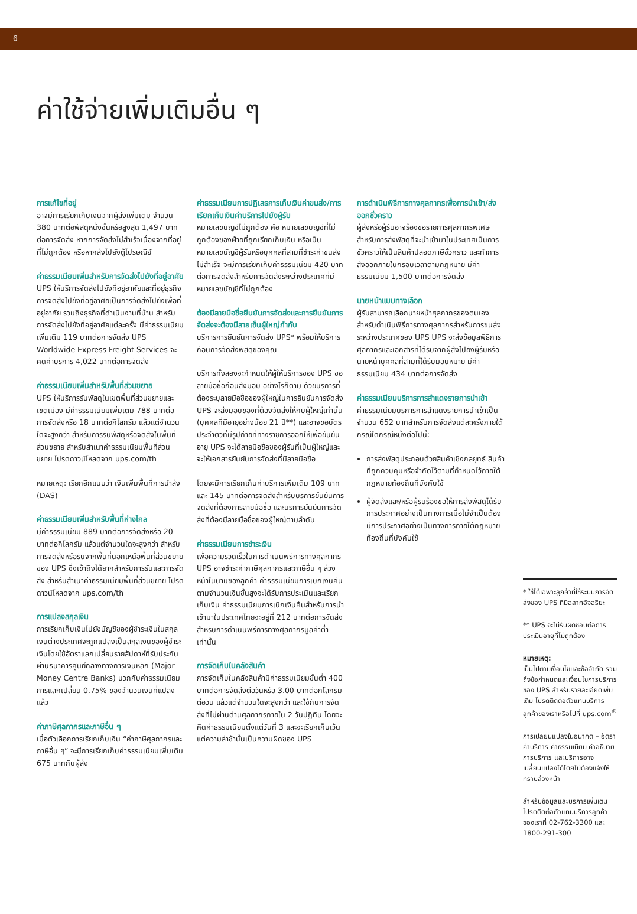6
ค่าใช้จ่ายเพิ่มเติมอื่น ๆ
การแก้ไขที่อยู่
อาจมีการเรียกเก็บเงินจากผู้ส่งเพิ่มเติม จำนวน 380 บาทต่อพัสดุหนึ่งชิ้นหรือสูงสุด 1,497 บาทต่อการจัดส่ง หากการจัดส่งไม่สำเร็จเนื่องจากที่อยู่ที่ไม่ถูกต้อง หรือหากส่งไปยังตู้ไปรษณีย์
ค่าธรรมเนียมเพิ่มสำหรับการจัดส่งไปยังที่อยู่อาศัย
UPS ให้บริการจัดส่งไปยังที่อยู่อาศัยและที่อยู่ธุรกิจ การจัดส่งไปยังที่อยู่อาศัยเป็นการจัดส่งไปยังเพื่อที่อยู่อาศัย รวมถึงธุรกิจที่ดำเนินงานที่บ้าน สำหรับการจัดส่งไปยังที่อยู่อาศัยแต่ละครั้ง มีค่าธรรมเนียมเพิ่มเติม 119 บาทต่อการจัดส่ง UPS Worldwide Express Freight Services จะคิดค่าบริการ 4,022 บาทต่อการจัดส่ง
ค่าธรรมเนียมเพิ่มสำหรับพื้นที่ส่วนขยาย
UPS ให้บริการรับพัสดุในเขตพื้นที่ส่วนขยายและเขตเมือง มีค่าธรรมเนียมเพิ่มเติม 788 บาทต่อการจัดส่งหรือ 18 บาทต่อกิโลกรัม แล้วแต่จำนวนใดจะสูงกว่า สำหรับการรับพัสดุหรือจัดส่งในพื้นที่ส่วนขยาย สำหรับสำเนาค่าธรรมเนียมพื้นที่ส่วนขยาย โปรดดาวน์โหลดจาก ups.com/th
หมายเหตุ: เรียกอีกแบบว่า เงินเพิ่มพื้นที่การนำส่ง (DAS)
ค่าธรรมเนียมเพิ่มสำหรับพื้นที่ห่างไกล
มีค่าธรรมเนียม 889 บาทต่อการจัดส่งหรือ 20 บาทต่อกิโลกรัม แล้วแต่จำนวนใดจะสูงกว่า สำหรับการจัดส่งหรือรับจากพื้นที่นอกเหนือพื้นที่ส่วนขยายของ UPS ซึ่งเข้าถึงได้ยากสำหรับการรับและการจัดส่ง สำหรับสำเนาค่าธรรมเนียมพื้นที่ส่วนขยาย โปรดดาวน์โหลดจาก ups.com/th
การแปลงสกุลเงิน
การเรียกเก็บเงินไปยังบัญชีของผู้ชำระเงินในสกุลเงินต่างประเทศจะถูกแปลงเป็นสกุลเงินของผู้ชำระเงินโดยใช้อัตราแลกเปลี่ยนรายสัปดาห์ที่รับประกันผ่านธนาคารศูนย์กลางทางการเงินหลัก (Major Money Centre Banks) บวกกับค่าธรรมเนียมการแลกเปลี่ยน 0.75% ของจำนวนเงินที่แปลงแล้ว
ค่าภาษีศุลกากรและภาษีอื่น ๆ
เมื่อตัวเลือกการเรียกเก็บเงิน “ค่าภาษีศุลกากรและภาษีอื่น ๆ” จะมีการเรียกเก็บค่าธรรมเนียมเพิ่มเติม 675 บาทกับผู้ส่ง
ค่าธรรมเนียมการปฏิเสธการเก็บเงินค่าขนส่ง/การเรียกเก็บเงินค่าบริการไปยังผู้รับ
หมายเลขบัญชีไม่ถูกต้อง คือ หมายเลขบัญชีที่ไม่ถูกต้องของฝ่ายที่ถูกเรียกเก็บเงิน หรือเป็นหมายเลขบัญชีผู้รับหรือบุคคลที่สามที่ชำระค่าขนส่งไม่สำเร็จ จะมีการเรียกเก็บค่าธรรมเนียม 420 บาทต่อการจัดส่งสำหรับการจัดส่งระหว่างประเทศที่มีหมายเลขบัญชีที่ไม่ถูกต้อง
ต้องมีลายมือชื่อยืนยันการจัดส่งและการยืนยันการจัดส่งจะต้องมีลายเซ็นผู้ใหญ่กำกับ
บริการการยืนยันการจัดส่ง UPS* พร้อมให้บริการก่อนการจัดส่งพัสดุของคุณ
บริการทั้งสองจะกำหนดให้ผู้ให้บริการของ UPS ขอลายมือชื่อก่อนส่งมอบ อย่างไรก็ตาม ด้วยบริการที่ต้องระบุลายมือชื่อของผู้ใหญ่ในการยืนยันการจัดส่ง UPS จะส่งมอบของที่ต้องจัดส่งให้กับผู้ใหญ่เท่านั้น (บุคคลที่มีอายุอย่างน้อย 21 ปี**) และอาจขอบัตรประจำตัวที่มีรูปถ่ายที่ทางราชการออกให้เพื่อยืนยันอายุ UPS จะได้ลายมือชื่อของผู้รับที่เป็นผู้ใหญ่และจะให้เอกสารยืนยันการจัดส่งที่มีลายมือชื่อ
โดยจะมีการเรียกเก็บค่าบริการเพิ่มเติม 109 บาท และ 145 บาทต่อการจัดส่งสำหรับบริการยืนยันการจัดส่งที่ต้องการลายมือชื่อ และบริการยืนยันการจัดส่งที่ต้องมีลายมือชื่อของผู้ใหญ่ตามลำดับ
ค่าธรรมเนียมการชำระเงิน
เพื่อความรวดเร็วในการดำเนินพิธีการทางศุลกากร UPS อาจชำระค่าภาษีศุลกากรและภาษีอื่น ๆ ล่วงหน้าในนามของลูกค้า ค่าธรรมเนียมการเบิกเงินคืนตามจำนวนเงินขั้นสูงจะได้รับการประเมินและเรียกเก็บเงิน ค่าธรรมเนียมการเบิกเงินคืนสำหรับการนำเข้ามาในประเทศไทยจะอยู่ที่ 212 บาทต่อการจัดส่งสำหรับการดำเนินพิธีการทางศุลกากรมูลค่าต่ำเท่านั้น
การจัดเก็บในคลังสินค้า
การจัดเก็บในคลังสินค้ามีค่าธรรมเนียมขั้นต่ำ 400 บาทต่อการจัดส่งต่อวันหรือ 3.00 บาทต่อกิโลกรัมต่อวัน แล้วแต่จำนวนใดจะสูงกว่า และใช้กับการจัดส่งที่ไม่ผ่านด่านศุลกากรภายใน 2 วันปฏิทิน โดยจะคิดค่าธรรมเนียมตั้งแต่วันที่ 3 และจะเรียกเก็บเว้นแต่ความล่าช้านั้นเป็นความผิดของ UPS
การดำเนินพิธีการทางศุลกากรเพื่อการนำเข้า/ส่งออกชั่วคราว
ผู้ส่งหรือผู้รับอาจร้องขอรายการศุลกากรพิเศษสำหรับการส่งพัสดุที่จะนำเข้ามาในประเทศเป็นการชั่วคราวให้เป็นสินค้าปลอดภาษีชั่วคราว และทำการส่งออกภายในกรอบเวลาตามกฎหมาย มีค่าธรรมเนียม 1,500 บาทต่อการจัดส่ง
นายหน้าแบบทางเลือก
ผู้รับสามารถเลือกนายหน้าศุลกากรของตนเองสำหรับดำเนินพิธีการทางศุลกากรสำหรับการขนส่งระหว่างประเทศของ UPS UPS จะส่งข้อมูลพิธีการศุลกากรและเอกสารที่ได้รับจากผู้ส่งไปยังผู้รับหรือนายหน้าบุคคลที่สามที่ได้รับมอบหมาย มีค่าธรรมเนียม 434 บาทต่อการจัดส่ง
ค่าธรรมเนียมบริการการสำแดงรายการนำเข้า
ค่าธรรมเนียมบริการการสำแดงรายการนำเข้าเป็นจำนวน 652 บาทสำหรับการจัดส่งแต่ละครั้งภายใต้กรณีใดกรณีหนึ่งต่อไปนี้:
การส่งพัสดุประกอบด้วยสินค้าเชิงกลยุทธ์ สินค้าที่ถูกควบคุมหรือจำกัดไว้ตามที่กำหนดไว้ภายใต้กฎหมายท้องถิ่นที่บังคับใช้
ผู้จัดส่งและ/หรือผู้รับร้องขอให้การส่งพัสดุได้รับการประกาศอย่างเป็นทางการเมื่อไม่จำเป็นต้องมีการประกาศอย่างเป็นทางการภายใต้กฎหมายท้องถิ่นที่บังคับใช้
* ใช้ได้เฉพาะลูกค้าที่ใช้ระบบการจัดส่งของ UPS ที่มีฉลากอัจฉริยะ
** UPS จะไม่รับผิดชอบต่อการประเมินอายุที่ไม่ถูกต้อง
หมายเหตุ:
เป็นไปตามเงื่อนไขและข้อจำกัด รวมถึงข้อกำหนดและเงื่อนไขการบริการของ UPS สำหรับรายละเอียดเพิ่มเติม โปรดติดต่อตัวแทนบริการลูกค้าของเราหรือไปที่ ups.com<sup>®</sup>
การเปลี่ยนแปลงในอนาคต – อัตราค่าบริการ ค่าธรรมเนียม คำอธิบายการบริการ และบริการอาจเปลี่ยนแปลงได้โดยไม่ต้องแจ้งให้ทราบล่วงหน้า
สำหรับข้อมูลและบริการเพิ่มเติม โปรดติดต่อตัวแทนบริการลูกค้าของเราที่ 02-762-3300 และ 1800-291-300